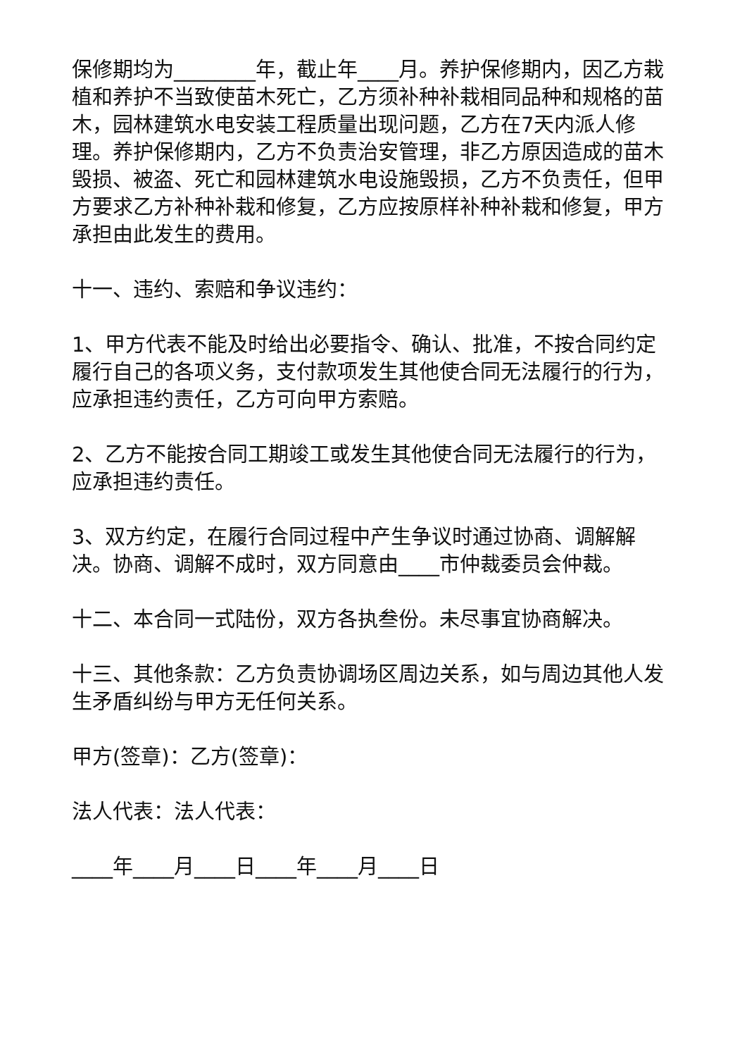保修期均为________年，截止年____月。养护保修期内，因乙方栽植和养护不当致使苗木死亡，乙方须补种补栽相同品种和规格的苗木，园林建筑水电安装工程质量出现问题，乙方在7天内派人修理。养护保修期内，乙方不负责治安管理，非乙方原因造成的苗木毁损、被盗、死亡和园林建筑水电设施毁损，乙方不负责任，但甲方要求乙方补种补栽和修复，乙方应按原样补种补栽和修复，甲方承担由此发生的费用。
十一、违约、索赔和争议违约：
1、甲方代表不能及时给出必要指令、确认、批准，不按合同约定履行自己的各项义务，支付款项发生其他使合同无法履行的行为，应承担违约责任，乙方可向甲方索赔。
2、乙方不能按合同工期竣工或发生其他使合同无法履行的行为，应承担违约责任。
3、双方约定，在履行合同过程中产生争议时通过协商、调解解决。协商、调解不成时，双方同意由____市仲裁委员会仲裁。
十二、本合同一式陆份，双方各执叁份。未尽事宜协商解决。
十三、其他条款：乙方负责协调场区周边关系，如与周边其他人发生矛盾纠纷与甲方无任何关系。
甲方(签章)：乙方(签章)：
法人代表：法人代表：
____年____月____日____年____月____日